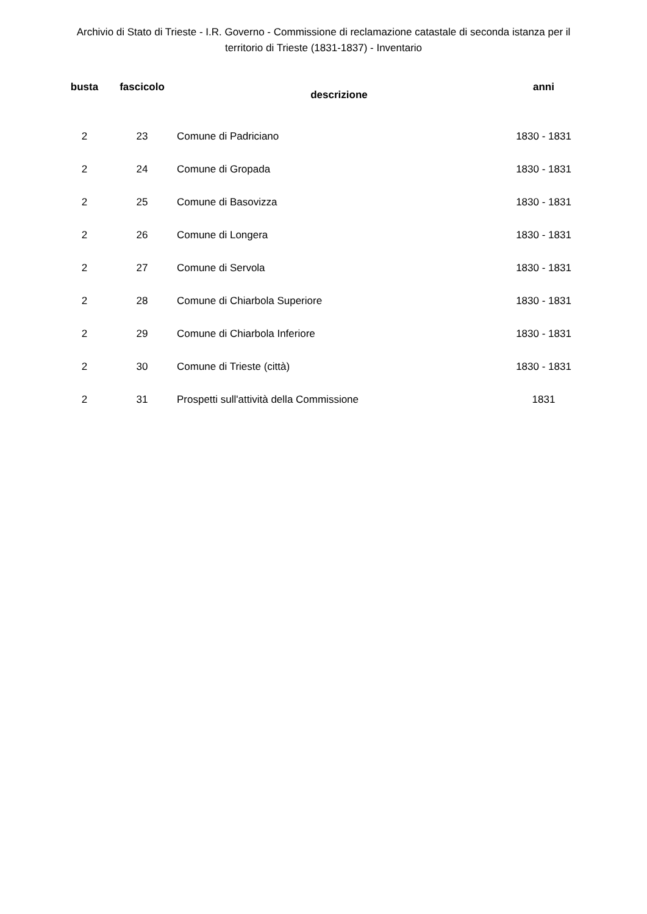Archivio di Stato di Trieste - I.R. Governo - Commissione di reclamazione catastale di seconda istanza per il territorio di Trieste (1831-1837) - Inventario
| busta | fascicolo | descrizione | anni |
| --- | --- | --- | --- |
| 2 | 23 | Comune di Padriciano | 1830 - 1831 |
| 2 | 24 | Comune di Gropada | 1830 - 1831 |
| 2 | 25 | Comune di Basovizza | 1830 - 1831 |
| 2 | 26 | Comune di Longera | 1830 - 1831 |
| 2 | 27 | Comune di Servola | 1830 - 1831 |
| 2 | 28 | Comune di Chiarbola Superiore | 1830 - 1831 |
| 2 | 29 | Comune di Chiarbola Inferiore | 1830 - 1831 |
| 2 | 30 | Comune di Trieste (città) | 1830 - 1831 |
| 2 | 31 | Prospetti sull'attività della Commissione | 1831 |